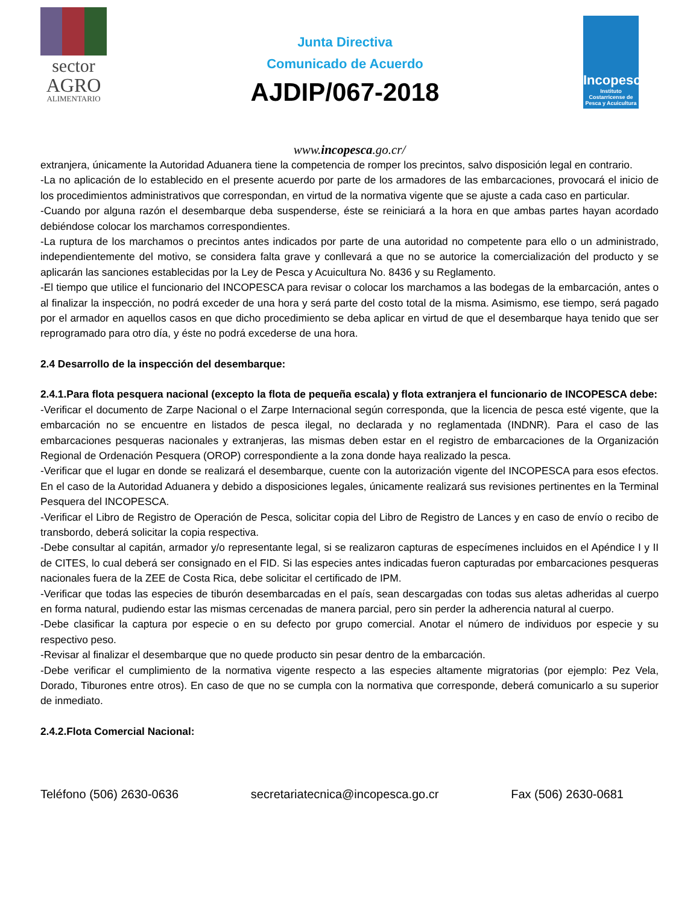sector
AGRO
ALIMENTARIO
Junta Directiva
Comunicado de Acuerdo
AJDIP/067-2018
Incopesca
Instituto Costarricense de Pesca y Acuicultura
www.incopesca.go.cr/
extranjera, únicamente la Autoridad Aduanera tiene la competencia de romper los precintos, salvo disposición legal en contrario.
-La no aplicación de lo establecido en el presente acuerdo por parte de los armadores de las embarcaciones, provocará el inicio de los procedimientos administrativos que correspondan, en virtud de la normativa vigente que se ajuste a cada caso en particular.
-Cuando por alguna razón el desembarque deba suspenderse, éste se reiniciará a la hora en que ambas partes hayan acordado debiéndose colocar los marchamos correspondientes.
-La ruptura de los marchamos o precintos antes indicados por parte de una autoridad no competente para ello o un administrado, independientemente del motivo, se considera falta grave y conllevará a que no se autorice la comercialización del producto y se aplicarán las sanciones establecidas por la Ley de Pesca y Acuicultura No. 8436 y su Reglamento.
-El tiempo que utilice el funcionario del INCOPESCA para revisar o colocar los marchamos a las bodegas de la embarcación, antes o al finalizar la inspección, no podrá exceder de una hora y será parte del costo total de la misma. Asimismo, ese tiempo, será pagado por el armador en aquellos casos en que dicho procedimiento se deba aplicar en virtud de que el desembarque haya tenido que ser reprogramado para otro día, y éste no podrá excederse de una hora.
2.4 Desarrollo de la inspección del desembarque:
2.4.1.Para flota pesquera nacional (excepto la flota de pequeña escala) y flota extranjera el funcionario de INCOPESCA debe:
-Verificar el documento de Zarpe Nacional o el Zarpe Internacional según corresponda, que la licencia de pesca esté vigente, que la embarcación no se encuentre en listados de pesca ilegal, no declarada y no reglamentada (INDNR). Para el caso de las embarcaciones pesqueras nacionales y extranjeras, las mismas deben estar en el registro de embarcaciones de la Organización Regional de Ordenación Pesquera (OROP) correspondiente a la zona donde haya realizado la pesca.
-Verificar que el lugar en donde se realizará el desembarque, cuente con la autorización vigente del INCOPESCA para esos efectos. En el caso de la Autoridad Aduanera y debido a disposiciones legales, únicamente realizará sus revisiones pertinentes en la Terminal Pesquera del INCOPESCA.
-Verificar el Libro de Registro de Operación de Pesca, solicitar copia del Libro de Registro de Lances y en caso de envío o recibo de transbordo, deberá solicitar la copia respectiva.
-Debe consultar al capitán, armador y/o representante legal, si se realizaron capturas de especímenes incluidos en el Apéndice I y II de CITES, lo cual deberá ser consignado en el FID. Si las especies antes indicadas fueron capturadas por embarcaciones pesqueras nacionales fuera de la ZEE de Costa Rica, debe solicitar el certificado de IPM.
-Verificar que todas las especies de tiburón desembarcadas en el país, sean descargadas con todas sus aletas adheridas al cuerpo en forma natural, pudiendo estar las mismas cercenadas de manera parcial, pero sin perder la adherencia natural al cuerpo.
-Debe clasificar la captura por especie o en su defecto por grupo comercial. Anotar el número de individuos por especie y su respectivo peso.
-Revisar al finalizar el desembarque que no quede producto sin pesar dentro de la embarcación.
-Debe verificar el cumplimiento de la normativa vigente respecto a las especies altamente migratorias (por ejemplo: Pez Vela, Dorado, Tiburones entre otros). En caso de que no se cumpla con la normativa que corresponde, deberá comunicarlo a su superior de inmediato.
2.4.2.Flota Comercial Nacional:
Teléfono (506) 2630-0636 secretariatecnica@incopesca.go.cr Fax (506) 2630-0681